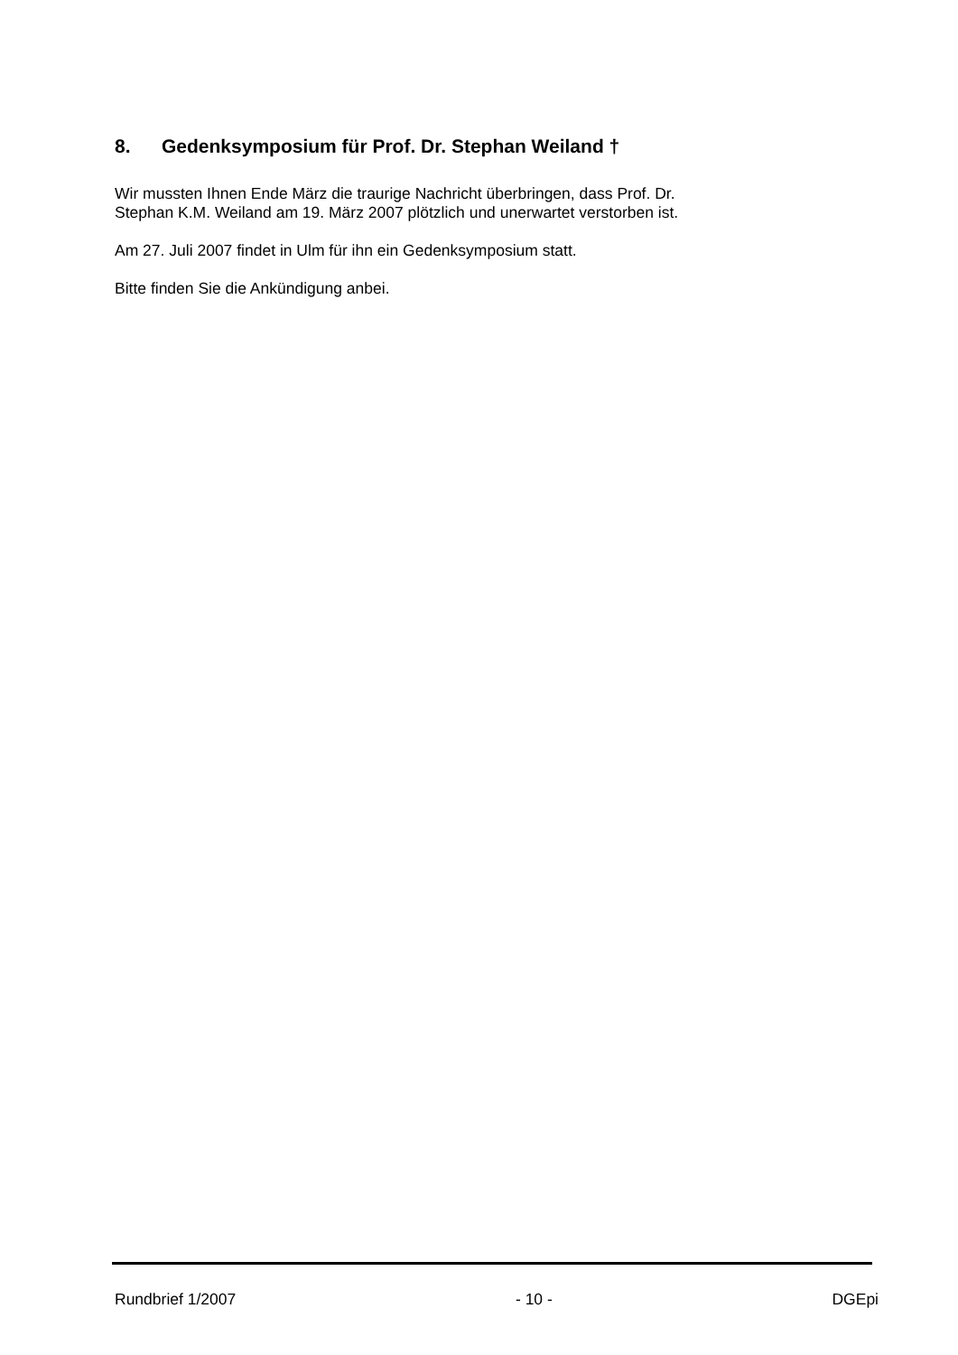8. Gedenksymposium für Prof. Dr. Stephan Weiland †
Wir mussten Ihnen Ende März die traurige Nachricht überbringen, dass Prof. Dr.
Stephan K.M. Weiland am 19. März 2007 plötzlich und unerwartet verstorben ist.
Am 27. Juli 2007 findet in Ulm für ihn ein Gedenksymposium statt.
Bitte finden Sie die Ankündigung anbei.
Rundbrief 1/2007 - 10 - DGEpi